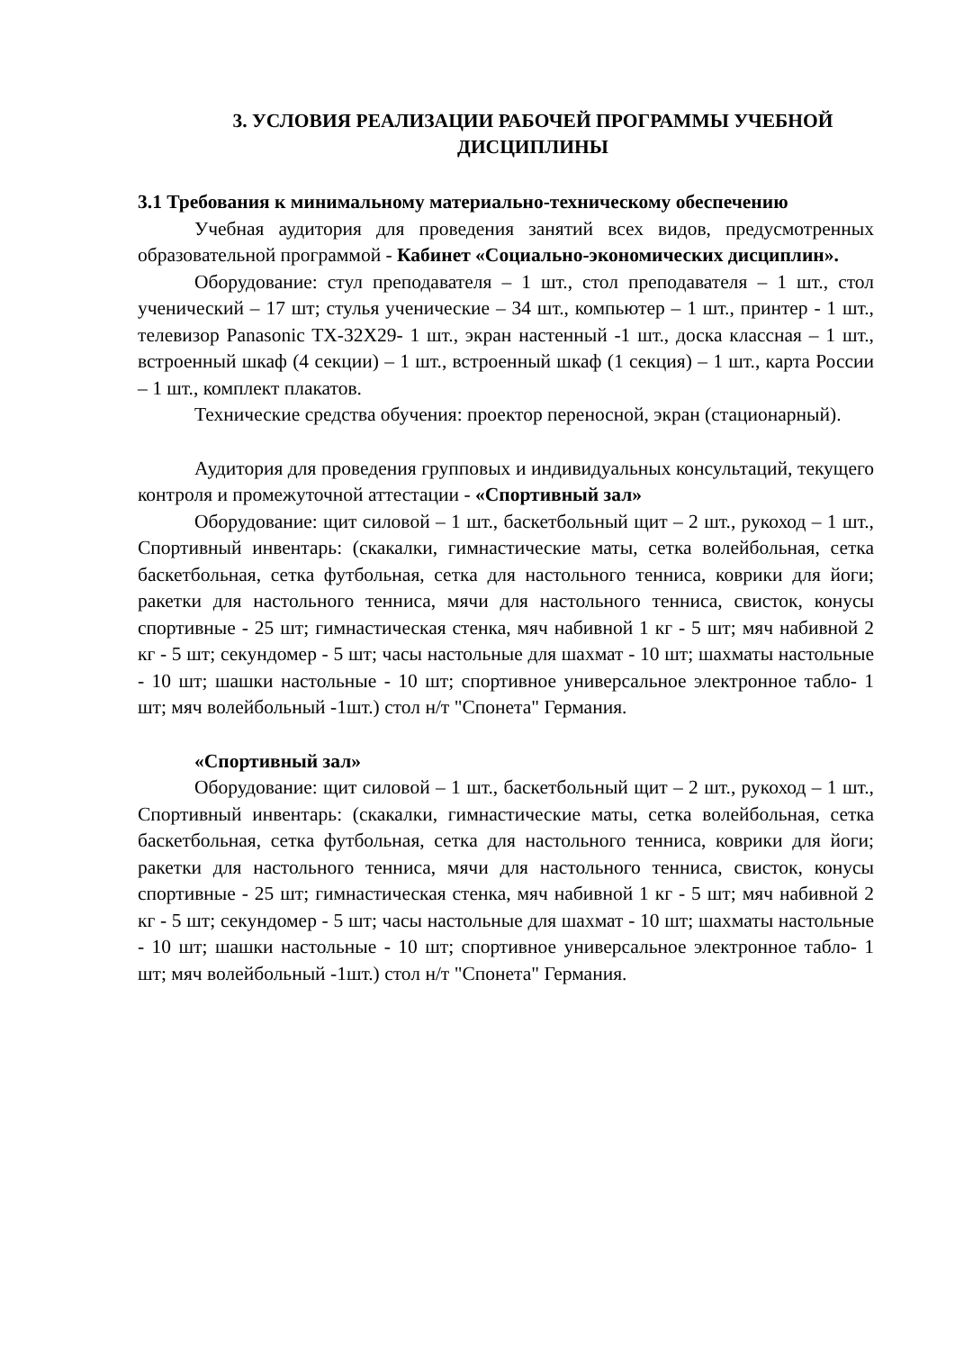3. УСЛОВИЯ РЕАЛИЗАЦИИ РАБОЧЕЙ ПРОГРАММЫ УЧЕБНОЙ ДИСЦИПЛИНЫ
3.1 Требования к минимальному материально-техническому обеспечению
Учебная аудитория для проведения занятий всех видов, предусмотренных образовательной программой - Кабинет «Социально-экономических дисциплин».
Оборудование: стул преподавателя – 1 шт., стол преподавателя – 1 шт., стол ученический – 17 шт; стулья ученические – 34 шт., компьютер – 1 шт., принтер - 1 шт., телевизор Panasonic TX-32X29- 1 шт., экран настенный -1 шт., доска классная – 1 шт., встроенный шкаф (4 секции) – 1 шт., встроенный шкаф (1 секция) – 1 шт., карта России – 1 шт., комплект плакатов.
Технические средства обучения: проектор переносной, экран (стационарный).
Аудитория для проведения групповых и индивидуальных консультаций, текущего контроля и промежуточной аттестации - «Спортивный зал»
Оборудование: щит силовой – 1 шт., баскетбольный щит – 2 шт., рукоход – 1 шт., Спортивный инвентарь: (скакалки, гимнастические маты, сетка волейбольная, сетка баскетбольная, сетка футбольная, сетка для настольного тенниса, коврики для йоги; ракетки для настольного тенниса, мячи для настольного тенниса, свисток, конусы спортивные - 25 шт; гимнастическая стенка, мяч набивной 1 кг - 5 шт; мяч набивной 2 кг - 5 шт; секундомер - 5 шт; часы настольные для шахмат - 10 шт; шахматы настольные - 10 шт; шашки настольные - 10 шт; спортивное универсальное электронное табло- 1 шт; мяч волейбольный -1шт.) стол н/т "Спонета" Германия.
«Спортивный зал»
Оборудование: щит силовой – 1 шт., баскетбольный щит – 2 шт., рукоход – 1 шт., Спортивный инвентарь: (скакалки, гимнастические маты, сетка волейбольная, сетка баскетбольная, сетка футбольная, сетка для настольного тенниса, коврики для йоги; ракетки для настольного тенниса, мячи для настольного тенниса, свисток, конусы спортивные - 25 шт; гимнастическая стенка, мяч набивной 1 кг - 5 шт; мяч набивной 2 кг - 5 шт; секундомер - 5 шт; часы настольные для шахмат - 10 шт; шахматы настольные - 10 шт; шашки настольные - 10 шт; спортивное универсальное электронное табло- 1 шт; мяч волейбольный -1шт.) стол н/т "Спонета" Германия.